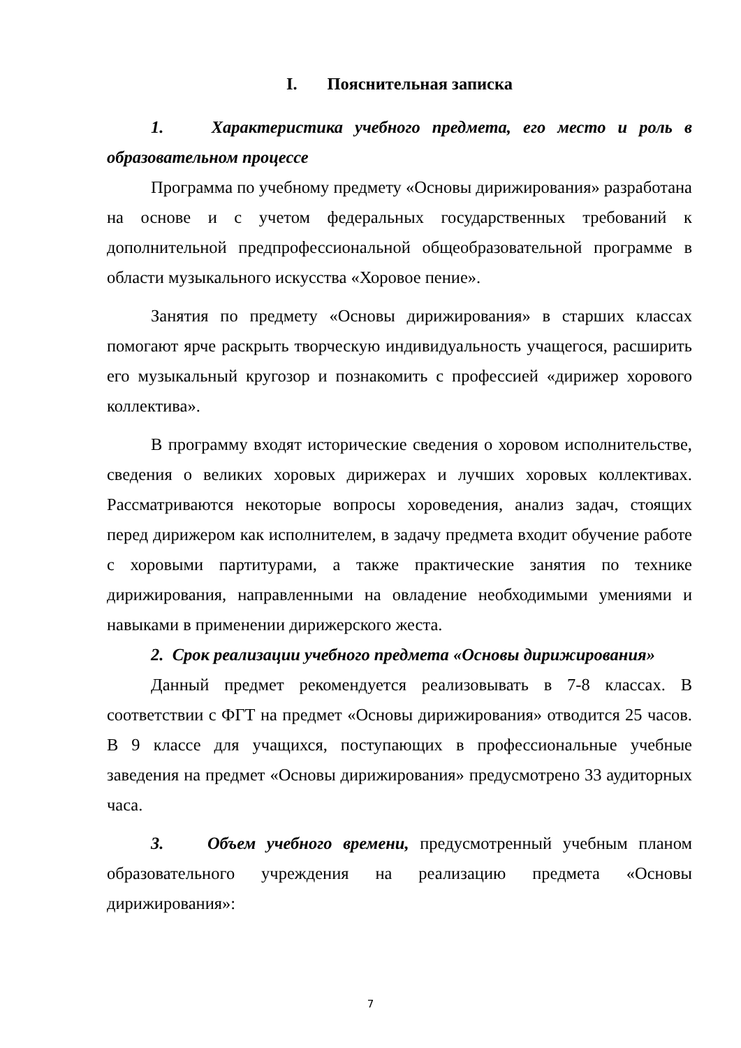I. Пояснительная записка
1. Характеристика учебного предмета, его место и роль в образовательном процессе
Программа по учебному предмету «Основы дирижирования» разработана на основе и с учетом федеральных государственных требований к дополнительной предпрофессиональной общеобразовательной программе в области музыкального искусства «Хоровое пение».
Занятия по предмету «Основы дирижирования» в старших классах помогают ярче раскрыть творческую индивидуальность учащегося, расширить его музыкальный кругозор и познакомить с профессией «дирижер хорового коллектива».
В программу входят исторические сведения о хоровом исполнительстве, сведения о великих хоровых дирижерах и лучших хоровых коллективах. Рассматриваются некоторые вопросы хороведения, анализ задач, стоящих перед дирижером как исполнителем, в задачу предмета входит обучение работе с хоровыми партитурами, а также практические занятия по технике дирижирования, направленными на овладение необходимыми умениями и навыками в применении дирижерского жеста.
2. Срок реализации учебного предмета «Основы дирижирования»
Данный предмет рекомендуется реализовывать в 7-8 классах. В соответствии с ФГТ на предмет «Основы дирижирования» отводится 25 часов. В 9 классе для учащихся, поступающих в профессиональные учебные заведения на предмет «Основы дирижирования» предусмотрено 33 аудиторных часа.
3. Объем учебного времени, предусмотренный учебным планом образовательного учреждения на реализацию предмета «Основы дирижирования»:
7